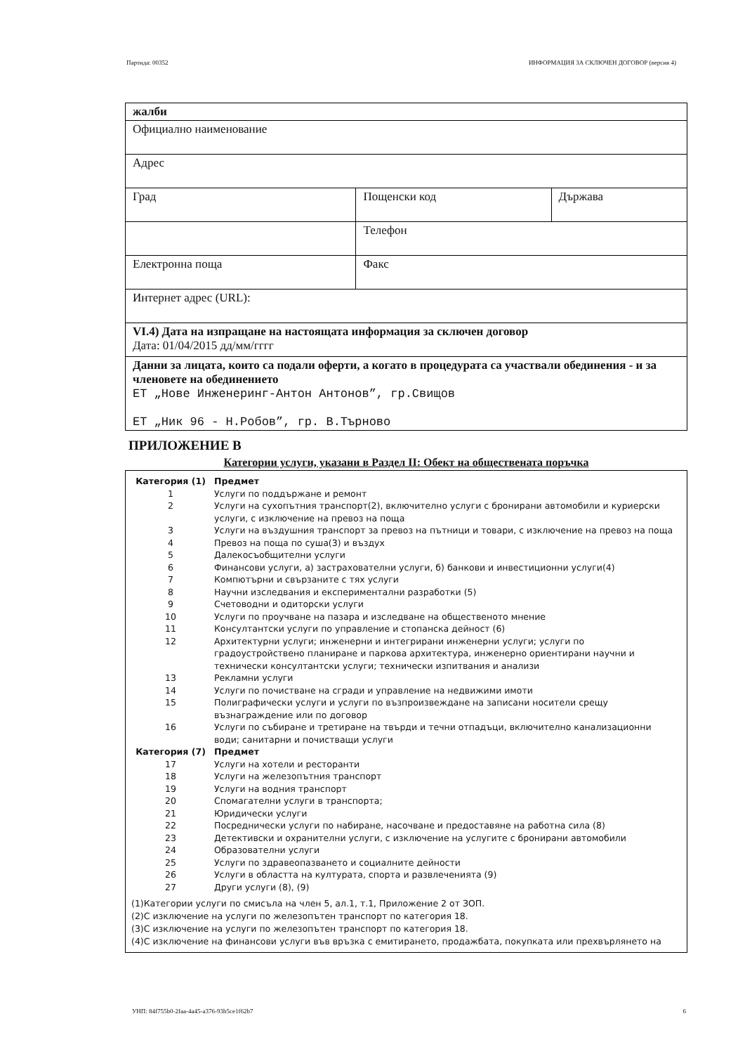Партида: 00352 ИНФОРМАЦИЯ ЗА СКЛЮЧЕН ДОГОВОР (версия 4)
| жалби | | |
| Официално наименование | | |
| Адрес | | |
| Град | Пощенски код | Държава |
| | Телефон | |
| Електронна поща | Факс | |
| Интернет адрес (URL): | | |
| VI.4) Дата на изпращане на настоящата информация за сключен договор Дата: 01/04/2015 дд/мм/гггг | | |
| Данни за лицата, които са подали оферти, а когато в процедурата са участвали обединения - и за членовете на обединението ЕТ „Нове Инженеринг-Антон Антонов”, гр.Свищов ЕТ „Ник 96 - Н.Робов”, гр. В.Търново | | |
ПРИЛОЖЕНИЕ В
Категории услуги, указани в Раздел II: Обект на обществената поръчка
| Категория (1) | Предмет |
| 1 | Услуги по поддържане и ремонт |
| 2 | Услуги на сухопътния транспорт(2), включително услуги с бронирани автомобили и куриерски услуги, с изключение на превоз на поща |
| 3 | Услуги на въздушния транспорт за превоз на пътници и товари, с изключение на превоз на поща |
| 4 | Превоз на поща по суша(3) и въздух |
| 5 | Далекосъобщителни услуги |
| 6 | Финансови услуги, а) застрахователни услуги, б) банкови и инвестиционни услуги(4) |
| 7 | Компютърни и свързаните с тях услуги |
| 8 | Научни изследвания и експериментални разработки (5) |
| 9 | Счетоводни и одиторски услуги |
| 10 | Услуги по проучване на пазара и изследване на общественото мнение |
| 11 | Консултантски услуги по управление и стопанска дейност (6) |
| 12 | Архитектурни услуги; инженерни и интегрирани инженерни услуги; услуги по градоустройствено планиране и паркова архитектура, инженерно ориентирани научни и технически консултантски услуги; технически изпитвания и анализи |
| 13 | Рекламни услуги |
| 14 | Услуги по почистване на сгради и управление на недвижими имоти |
| 15 | Полиграфически услуги и услуги по възпроизвеждане на записани носители срещу възнаграждение или по договор |
| 16 | Услуги по събиране и третиране на твърди и течни отпадъци, включително канализационни води; санитарни и почистващи услуги |
| Категория (7) | Предмет |
| 17 | Услуги на хотели и ресторанти |
| 18 | Услуги на железопътния транспорт |
| 19 | Услуги на водния транспорт |
| 20 | Спомагателни услуги в транспорта; |
| 21 | Юридически услуги |
| 22 | Посреднически услуги по набиране, насочване и предоставяне на работна сила (8) |
| 23 | Детективски и охранителни услуги, с изключение на услугите с бронирани автомобили |
| 24 | Образователни услуги |
| 25 | Услуги по здравеопазването и социалните дейности |
| 26 | Услуги в областта на културата, спорта и развлеченията (9) |
| 27 | Други услуги (8), (9) |
(1)Категории услуги по смисъла на член 5, ал.1, т.1, Приложение 2 от ЗОП.
(2)С изключение на услуги по железопътен транспорт по категория 18.
(3)С изключение на услуги по железопътен транспорт по категория 18.
(4)С изключение на финансови услуги във връзка с емитирането, продажбата, покупката или прехвърлянето на
УНП: 84f755b0-2faa-4a45-a376-93b5ce1f62b7 6